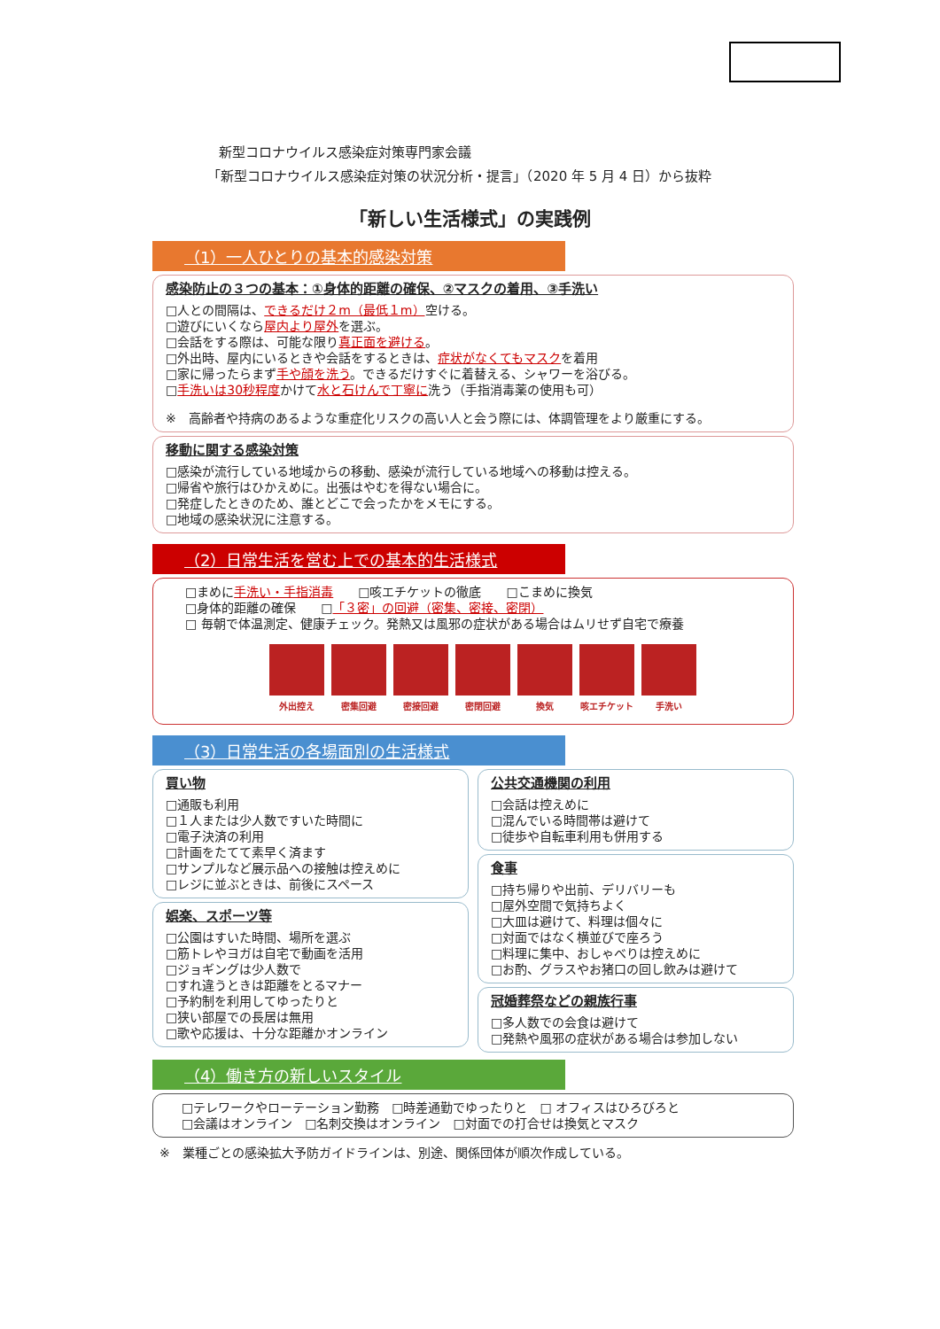新型コロナウイルス感染症対策専門家会議
「新型コロナウイルス感染症対策の状況分析・提言」（2020 年 5 月 4 日）から抜粋
「新しい生活様式」の実践例
（1）一人ひとりの基本的感染対策
感染防止の３つの基本：①身体的距離の確保、②マスクの着用、③手洗い
□人との間隔は、できるだけ２m（最低１m）空ける。
□遊びにいくなら屋内より屋外を選ぶ。
□会話をする際は、可能な限り真正面を避ける。
□外出時、屋内にいるときや会話をするときは、症状がなくてもマスクを着用
□家に帰ったらまず手や顔を洗う。できるだけすぐに着替える、シャワーを浴びる。
□手洗いは30秒程度かけて水と石けんで丁寧に洗う（手指消毒薬の使用も可）
※　高齢者や持病のあるような重症化リスクの高い人と会う際には、体調管理をより厳重にする。
移動に関する感染対策
□感染が流行している地域からの移動、感染が流行している地域への移動は控える。
□帰省や旅行はひかえめに。出張はやむを得ない場合に。
□発症したときのため、誰とどこで会ったかをメモにする。
□地域の感染状況に注意する。
（2）日常生活を営む上での基本的生活様式
□まめに手洗い・手指消毒　　□咳エチケットの徹底　　□こまめに換気
□身体的距離の確保　　□「３密」の回避（密集、密接、密閉）
□ 毎朝で体温測定、健康チェック。発熱又は風邪の症状がある場合はムリせず自宅で療養
外出控え 密集回避 密接回避 密閉回避 換気 咳エチケット 手洗い
（3）日常生活の各場面別の生活様式
買い物
□通販も利用
□１人または少人数ですいた時間に
□電子決済の利用
□計画をたてて素早く済ます
□サンプルなど展示品への接触は控えめに
□レジに並ぶときは、前後にスペース
娯楽、スポーツ等
□公園はすいた時間、場所を選ぶ
□筋トレやヨガは自宅で動画を活用
□ジョギングは少人数で
□すれ違うときは距離をとるマナー
□予約制を利用してゆったりと
□狭い部屋での長居は無用
□歌や応援は、十分な距離かオンライン
公共交通機関の利用
□会話は控えめに
□混んでいる時間帯は避けて
□徒歩や自転車利用も併用する
食事
□持ち帰りや出前、デリバリーも
□屋外空間で気持ちよく
□大皿は避けて、料理は個々に
□対面ではなく横並びで座ろう
□料理に集中、おしゃべりは控えめに
□お酌、グラスやお猪口の回し飲みは避けて
冠婚葬祭などの親族行事
□多人数での会食は避けて
□発熱や風邪の症状がある場合は参加しない
（4）働き方の新しいスタイル
□テレワークやローテーション勤務　□時差通勤でゆったりと　□ オフィスはひろびろと
□会議はオンライン　□名刺交換はオンライン　□対面での打合せは換気とマスク
※　業種ごとの感染拡大予防ガイドラインは、別途、関係団体が順次作成している。